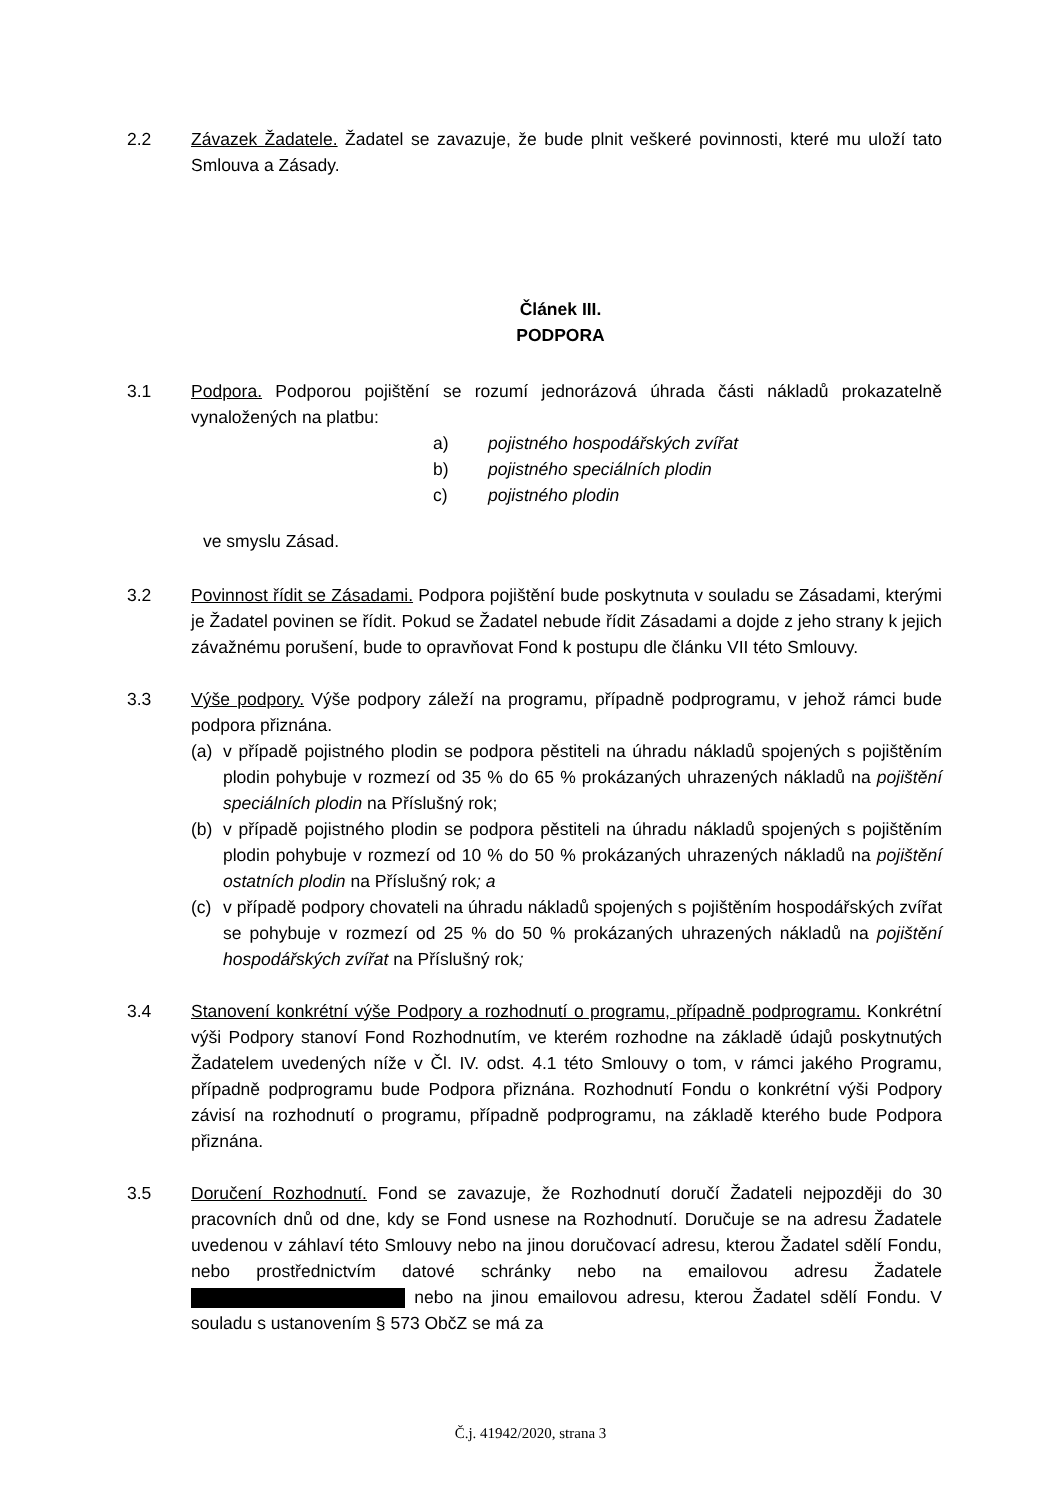2.2 Závazek Žadatele. Žadatel se zavazuje, že bude plnit veškeré povinnosti, které mu uloží tato Smlouva a Zásady.
Článek III.
PODPORA
3.1 Podpora. Podporou pojištění se rozumí jednorázová úhrada části nákladů prokazatelně vynaložených na platbu:
a) pojistného hospodářských zvířat
b) pojistného speciálních plodin
c) pojistného plodin
ve smyslu Zásad.
3.2 Povinnost řídit se Zásadami. Podpora pojištění bude poskytnuta v souladu se Zásadami, kterými je Žadatel povinen se řídit. Pokud se Žadatel nebude řídit Zásadami a dojde z jeho strany k jejich závažnému porušení, bude to opravňovat Fond k postupu dle článku VII této Smlouvy.
3.3 Výše podpory. Výše podpory záleží na programu, případně podprogramu, v jehož rámci bude podpora přiznána.
(a) v případě pojistného plodin se podpora pěstiteli na úhradu nákladů spojených s pojištěním plodin pohybuje v rozmezí od 35 % do 65 % prokázaných uhrazených nákladů na pojištění speciálních plodin na Příslušný rok;
(b) v případě pojistného plodin se podpora pěstiteli na úhradu nákladů spojených s pojištěním plodin pohybuje v rozmezí od 10 % do 50 % prokázaných uhrazených nákladů na pojištění ostatních plodin na Příslušný rok; a
(c) v případě podpory chovateli na úhradu nákladů spojených s pojištěním hospodářských zvířat se pohybuje v rozmezí od 25 % do 50 % prokázaných uhrazených nákladů na pojištění hospodářských zvířat na Příslušný rok;
3.4 Stanovení konkrétní výše Podpory a rozhodnutí o programu, případně podprogramu. Konkrétní výši Podpory stanoví Fond Rozhodnutím, ve kterém rozhodne na základě údajů poskytnutých Žadatelem uvedených níže v Čl. IV. odst. 4.1 této Smlouvy o tom, v rámci jakého Programu, případně podprogramu bude Podpora přiznána. Rozhodnutí Fondu o konkrétní výši Podpory závisí na rozhodnutí o programu, případně podprogramu, na základě kterého bude Podpora přiznána.
3.5 Doručení Rozhodnutí. Fond se zavazuje, že Rozhodnutí doručí Žadateli nejpozději do 30 pracovních dnů od dne, kdy se Fond usnese na Rozhodnutí. Doručuje se na adresu Žadatele uvedenou v záhlaví této Smlouvy nebo na jinou doručovací adresu, kterou Žadatel sdělí Fondu, nebo prostřednictvím datové schránky nebo na emailovou adresu Žadatele nebo na jinou emailovou adresu, kterou Žadatel sdělí Fondu. V souladu s ustanovením § 573 ObčZ se má za
Č.j. 41942/2020, strana 3